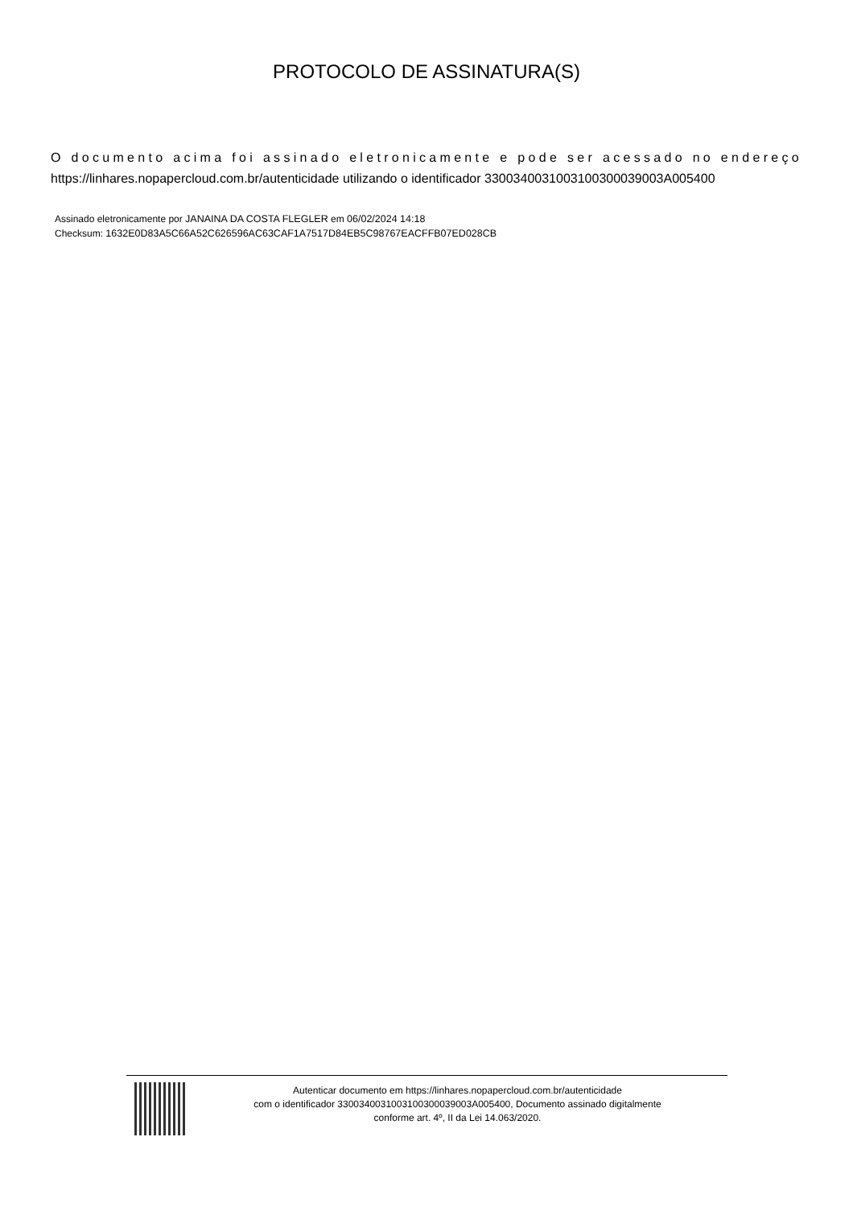PROTOCOLO DE ASSINATURA(S)
O documento acima foi assinado eletronicamente e pode ser acessado no endereço https://linhares.nopapercloud.com.br/autenticidade utilizando o identificador 330034003100310030003900​3A005400
Assinado eletronicamente por JANAINA DA COSTA FLEGLER em 06/02/2024 14:18
Checksum: 1632E0D83A5C66A52C626596AC63CAF1A7517D84EB5C98767EACFFB07ED028CB
Autenticar documento em https://linhares.nopapercloud.com.br/autenticidade
com o identificador 330034003100310030003900​3A005400, Documento assinado digitalmente
conforme art. 4º, II da Lei 14.063/2020.